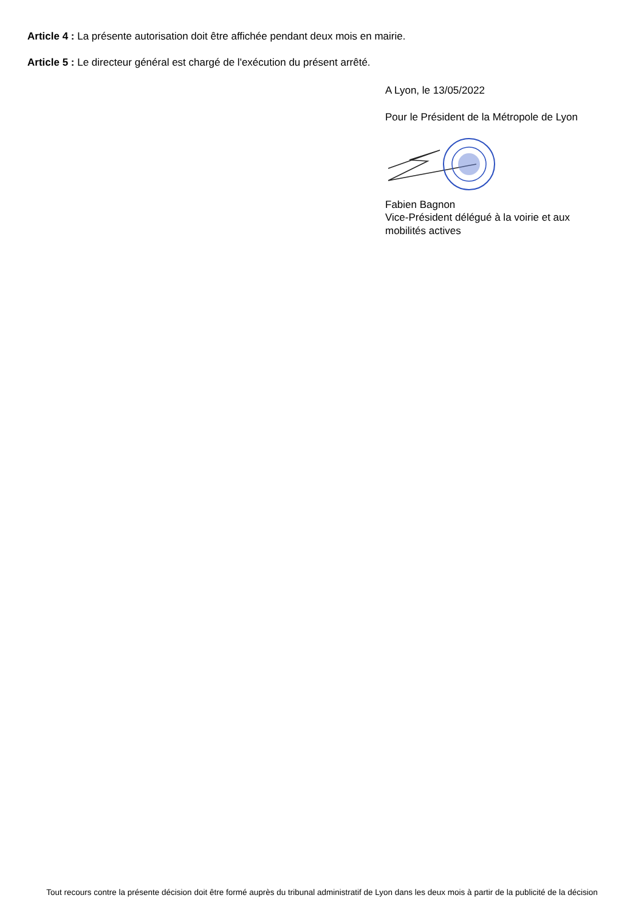Article 4 : La présente autorisation doit être affichée pendant deux mois en mairie.
Article 5 : Le directeur général est chargé de l'exécution du présent arrêté.
A Lyon, le 13/05/2022
Pour le Président de la Métropole de Lyon
Fabien Bagnon
Vice-Président délégué à la voirie et aux
mobilités actives
Tout recours contre la présente décision doit être formé auprès du tribunal administratif de Lyon dans les deux mois à partir de la publicité de la décision